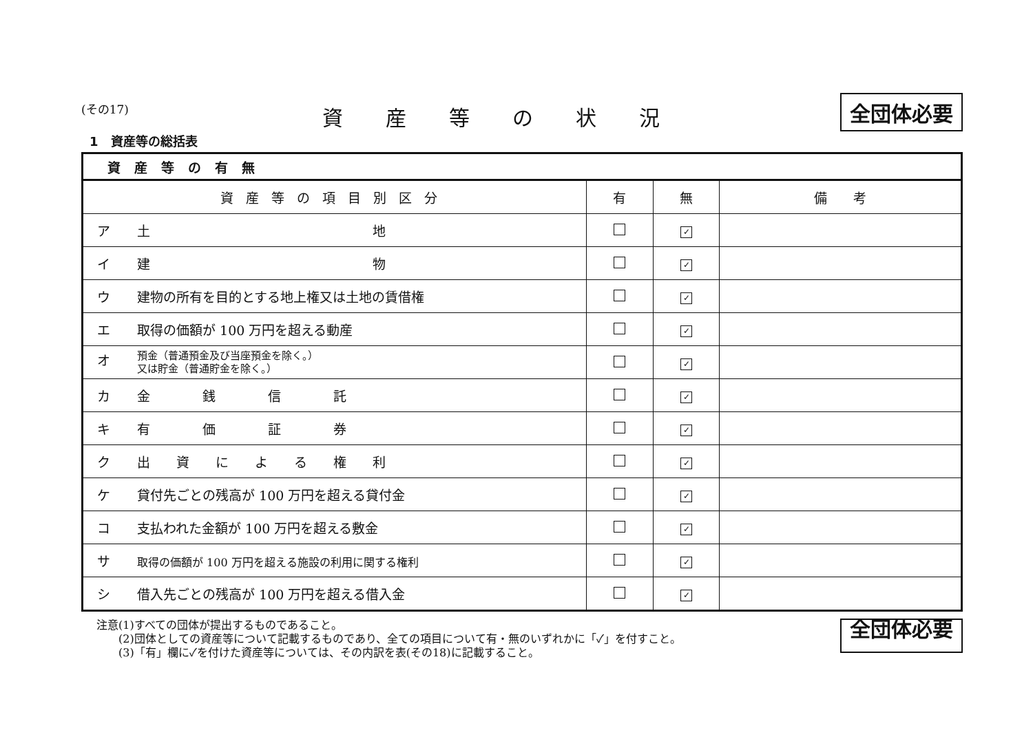(その17)
資産等の状況
全団体必要
1　資産等の総括表
| 資産等の有無 | | | |
| --- | --- | --- | --- |
| 資産等の項目別区分 | 有 | 無 | 備 考 |
| ア 土 地 | | ✓ | |
| イ 建 物 | | ✓ | |
| ウ 建物の所有を目的とする地上権又は土地の賃借権 | | ✓ | |
| エ 取得の価額が 100 万円を超える動産 | | ✓ | |
| オ 預金（普通預金及び当座預金を除く。） 又は貯金（普通貯金を除く。） | | ✓ | |
| カ 金 銭 信 託 | | ✓ | |
| キ 有 価 証 券 | | ✓ | |
| ク 出 資 に よ る 権 利 | | ✓ | |
| ケ 貸付先ごとの残高が 100 万円を超える貸付金 | | ✓ | |
| コ 支払われた金額が 100 万円を超える敷金 | | ✓ | |
| サ 取得の価額が 100 万円を超える施設の利用に関する権利 | | ✓ | |
| シ 借入先ごとの残高が 100 万円を超える借入金 | | ✓ | |
注意(1)すべての団体が提出するものであること。
　　(2)団体としての資産等について記載するものであり、全ての項目について有・無のいずれかに「✓」を付すこと。
　　(3)「有」欄に✓を付けた資産等については、その内訳を表(その18)に記載すること。
全団体必要